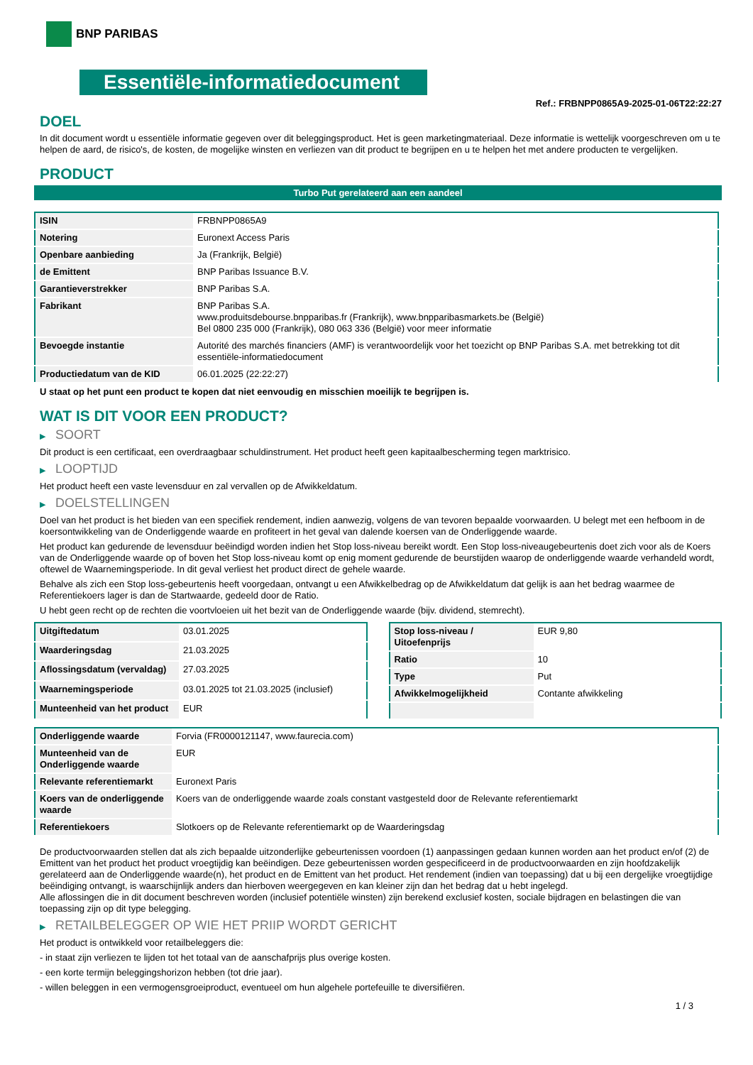BNP PARIBAS
Essentiële-informatiedocument
Ref.: FRBNPP0865A9-2025-01-06T22:22:27
DOEL
In dit document wordt u essentiële informatie gegeven over dit beleggingsproduct. Het is geen marketingmateriaal. Deze informatie is wettelijk voorgeschreven om u te helpen de aard, de risico's, de kosten, de mogelijke winsten en verliezen van dit product te begrijpen en u te helpen het met andere producten te vergelijken.
PRODUCT
Turbo Put gerelateerd aan een aandeel
| ISIN | FRBNPP0865A9 |
| Notering | Euronext Access Paris |
| Openbare aanbieding | Ja (Frankrijk, België) |
| de Emittent | BNP Paribas Issuance B.V. |
| Garantieverstrekker | BNP Paribas S.A. |
| Fabrikant | BNP Paribas S.A. www.produitsdebourse.bnpparibas.fr (Frankrijk), www.bnpparibasmarkets.be (België) Bel 0800 235 000 (Frankrijk), 080 063 336 (België) voor meer informatie |
| Bevoegde instantie | Autorité des marchés financiers (AMF) is verantwoordelijk voor het toezicht op BNP Paribas S.A. met betrekking tot dit essentiële-informatiedocument |
| Productiedatum van de KID | 06.01.2025 (22:22:27) |
U staat op het punt een product te kopen dat niet eenvoudig en misschien moeilijk te begrijpen is.
WAT IS DIT VOOR EEN PRODUCT?
▶ SOORT
Dit product is een certificaat, een overdraagbaar schuldinstrument. Het product heeft geen kapitaalbescherming tegen marktrisico.
▶ LOOPTIJD
Het product heeft een vaste levensduur en zal vervallen op de Afwikkeldatum.
▶ DOELSTELLINGEN
Doel van het product is het bieden van een specifiek rendement, indien aanwezig, volgens de van tevoren bepaalde voorwaarden. U belegt met een hefboom in de koersontwikkeling van de Onderliggende waarde en profiteert in het geval van dalende koersen van de Onderliggende waarde.
Het product kan gedurende de levensduur beëindigd worden indien het Stop loss-niveau bereikt wordt. Een Stop loss-niveaugebeurtenis doet zich voor als de Koers van de Onderliggende waarde op of boven het Stop loss-niveau komt op enig moment gedurende de beurstijden waarop de onderliggende waarde verhandeld wordt, oftewel de Waarnemingsperiode. In dit geval verliest het product direct de gehele waarde.
Behalve als zich een Stop loss-gebeurtenis heeft voorgedaan, ontvangt u een Afwikkelbedrag op de Afwikkeldatum dat gelijk is aan het bedrag waarmee de Referentiekoers lager is dan de Startwaarde, gedeeld door de Ratio.
U hebt geen recht op de rechten die voortvloeien uit het bezit van de Onderliggende waarde (bijv. dividend, stemrecht).
| Uitgiftedatum | 03.01.2025 |
| Waarderingsdag | 21.03.2025 |
| Aflossingsdatum (vervaldag) | 27.03.2025 |
| Waarnemingsperiode | 03.01.2025 tot 21.03.2025 (inclusief) |
| Munteenheid van het product | EUR |
| Stop loss-niveau / Uitoefenprijs | EUR 9,80 |
| Ratio | 10 |
| Type | Put |
| Afwikkelmogelijkheid | Contante afwikkeling |
| Onderliggende waarde | Forvia (FR0000121147, www.faurecia.com) |
| Munteenheid van de Onderliggende waarde | EUR |
| Relevante referentiemarkt | Euronext Paris |
| Koers van de onderliggende waarde | Koers van de onderliggende waarde zoals constant vastgesteld door de Relevante referentiemarkt |
| Referentiekoers | Slotkoers op de Relevante referentiemarkt op de Waarderingsdag |
De productvoorwaarden stellen dat als zich bepaalde uitzonderlijke gebeurtenissen voordoen (1) aanpassingen gedaan kunnen worden aan het product en/of (2) de Emittent van het product het product vroegtijdig kan beëindigen. Deze gebeurtenissen worden gespecificeerd in de productvoorwaarden en zijn hoofdzakelijk gerelateerd aan de Onderliggende waarde(n), het product en de Emittent van het product. Het rendement (indien van toepassing) dat u bij een dergelijke vroegtijdige beëindiging ontvangt, is waarschijnlijk anders dan hierboven weergegeven en kan kleiner zijn dan het bedrag dat u hebt ingelegd.
Alle aflossingen die in dit document beschreven worden (inclusief potentiële winsten) zijn berekend exclusief kosten, sociale bijdragen en belastingen die van toepassing zijn op dit type belegging.
▶ RETAILBELEGGER OP WIE HET PRIIP WORDT GERICHT
Het product is ontwikkeld voor retailbeleggers die:
- in staat zijn verliezen te lijden tot het totaal van de aanschafprijs plus overige kosten.
- een korte termijn beleggingshorizon hebben (tot drie jaar).
- willen beleggen in een vermogensgroeiproduct, eventueel om hun algehele portefeuille te diversifiëren.
1 / 3